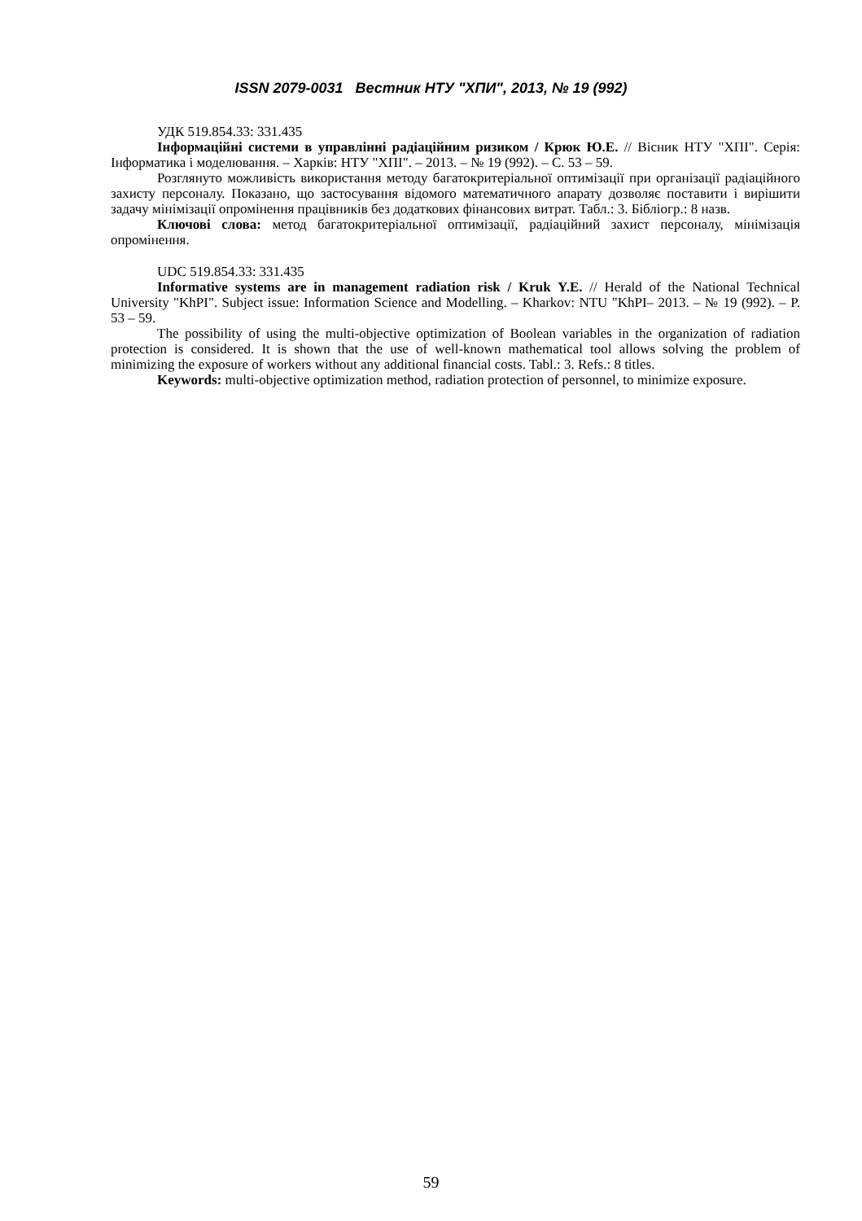ISSN 2079-0031 Вестник НТУ "ХПИ", 2013, № 19 (992)
УДК 519.854.33: 331.435
Інформаційні системи в управлінні радіаційним ризиком / Крюк Ю.Е. // Вісник НТУ "ХПІ". Серія: Інформатика і моделювання. – Харків: НТУ "ХПІ". – 2013. – № 19 (992). – С. 53 – 59.
Розглянуто можливість використання методу багатокритеріальної оптимізації при організації радіаційного захисту персоналу. Показано, що застосування відомого математичного апарату дозволяє поставити і вирішити задачу мінімізації опромінення працівників без додаткових фінансових витрат. Табл.: 3. Бібліогр.: 8 назв.
Ключові слова: метод багатокритеріальної оптимізації, радіаційний захист персоналу, мінімізація опромінення.
UDC 519.854.33: 331.435
Informative systems are in management radiation risk / Kruk Y.E. // Herald of the National Technical University "KhPI". Subject issue: Information Science and Modelling. – Kharkov: NTU "KhPI– 2013. – № 19 (992). – P. 53 – 59.
The possibility of using the multi-objective optimization of Boolean variables in the organization of radiation protection is considered. It is shown that the use of well-known mathematical tool allows solving the problem of minimizing the exposure of workers without any additional financial costs. Tabl.: 3. Refs.: 8 titles.
Keywords: multi-objective optimization method, radiation protection of personnel, to minimize exposure.
59